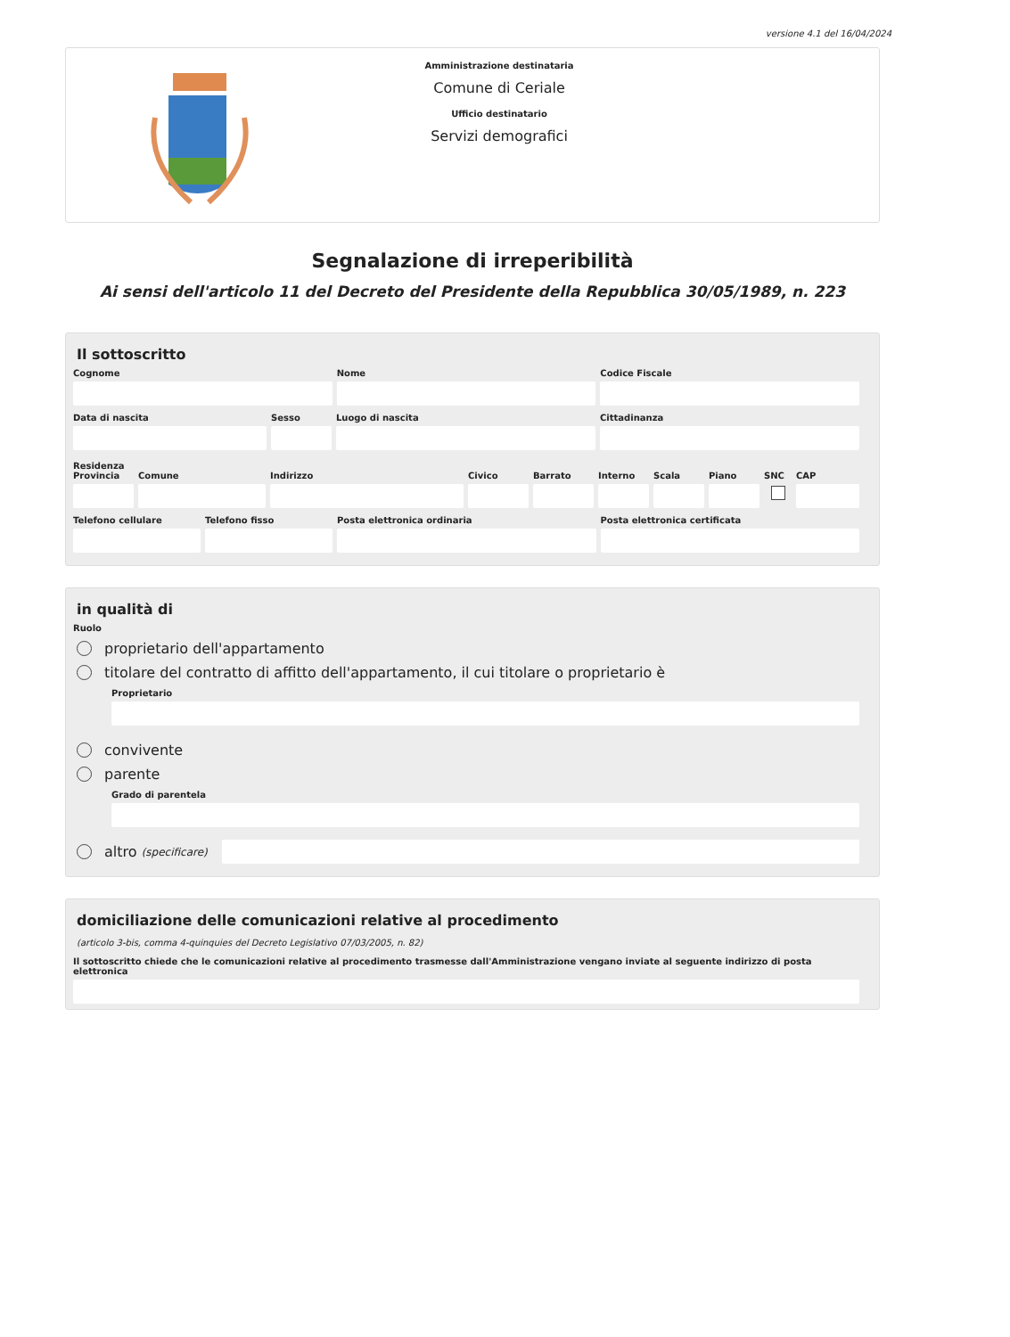versione 4.1 del 16/04/2024
Amministrazione destinataria
Comune di Ceriale
Ufficio destinatario
Servizi demografici
Segnalazione di irreperibilità
Ai sensi dell'articolo 11 del Decreto del Presidente della Repubblica 30/05/1989, n. 223
Il sottoscritto
Cognome Nome Codice Fiscale
Data di nascita Sesso Luogo di nascita Cittadinanza
Residenza
Provincia
Comune Indirizzo Civico Barrato Interno
Scala Piano SNC CAP
Telefono cellulare
Telefono fisso Posta elettronica ordinaria Posta elettronica certificata
in qualità di
Ruolo
proprietario dell'appartamento
titolare del contratto di affitto dell'appartamento, il cui titolare o proprietario è
Proprietario
convivente
parente
Grado di parentela
altro (specificare)
domiciliazione delle comunicazioni relative al procedimento
(articolo 3-bis, comma 4-quinquies del Decreto Legislativo 07/03/2005, n. 82)
Il sottoscritto chiede che le comunicazioni relative al procedimento trasmesse dall'Amministrazione vengano inviate al seguente indirizzo di posta elettronica